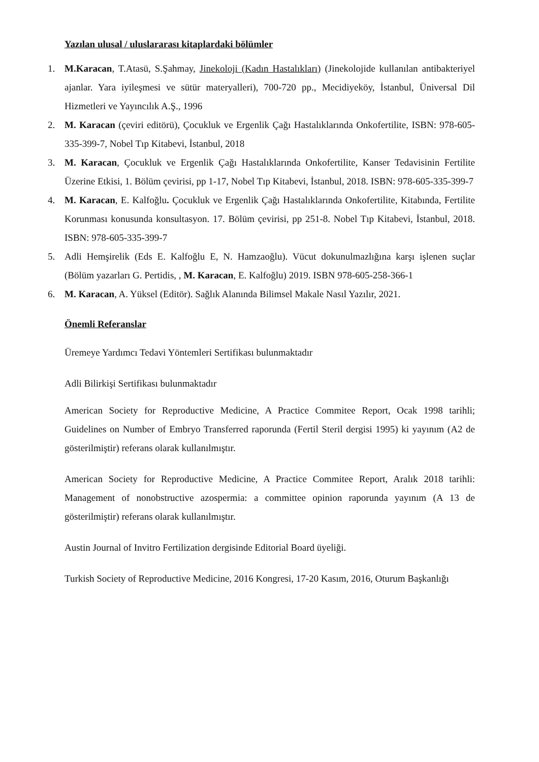Yazılan ulusal / uluslararası kitaplardaki bölümler
1. M.Karacan, T.Atasü, S.Şahmay, Jinekoloji (Kadın Hastalıkları) (Jinekolojide kullanılan antibakteriyel ajanlar. Yara iyileşmesi ve sütür materyalleri), 700-720 pp., Mecidiyeköy, İstanbul, Üniversal Dil Hizmetleri ve Yayıncılık A.Ş., 1996
2. M. Karacan (çeviri editörü), Çocukluk ve Ergenlik Çağı Hastalıklarında Onkofertilite, ISBN: 978-605-335-399-7, Nobel Tıp Kitabevi, İstanbul, 2018
3. M. Karacan, Çocukluk ve Ergenlik Çağı Hastalıklarında Onkofertilite, Kanser Tedavisinin Fertilite Üzerine Etkisi, 1. Bölüm çevirisi, pp 1-17, Nobel Tıp Kitabevi, İstanbul, 2018. ISBN: 978-605-335-399-7
4. M. Karacan, E. Kalfoğlu. Çocukluk ve Ergenlik Çağı Hastalıklarında Onkofertilite, Kitabında, Fertilite Korunması konusunda konsultasyon. 17. Bölüm çevirisi, pp 251-8. Nobel Tıp Kitabevi, İstanbul, 2018. ISBN: 978-605-335-399-7
5. Adli Hemşirelik (Eds E. Kalfoğlu E, N. Hamzaoğlu). Vücut dokunulmazlığına karşı işlenen suçlar (Bölüm yazarları G. Pertidis, , M. Karacan, E. Kalfoğlu) 2019. ISBN 978-605-258-366-1
6. M. Karacan, A. Yüksel (Editör). Sağlık Alanında Bilimsel Makale Nasıl Yazılır, 2021.
Önemli Referanslar
Üremeye Yardımcı Tedavi Yöntemleri Sertifikası bulunmaktadır
Adli Bilirkişi Sertifikası bulunmaktadır
American Society for Reproductive Medicine, A Practice Commitee Report, Ocak 1998 tarihli; Guidelines on Number of Embryo Transferred raporunda (Fertil Steril dergisi 1995) ki yayınım (A2 de gösterilmiştir) referans olarak kullanılmıştır.
American Society for Reproductive Medicine, A Practice Commitee Report, Aralık 2018 tarihli: Management of nonobstructive azospermia: a committee opinion raporunda yayınım (A 13 de gösterilmiştir) referans olarak kullanılmıştır.
Austin Journal of Invitro Fertilization dergisinde Editorial Board üyeliği.
Turkish Society of Reproductive Medicine, 2016 Kongresi, 17-20 Kasım, 2016, Oturum Başkanlığı